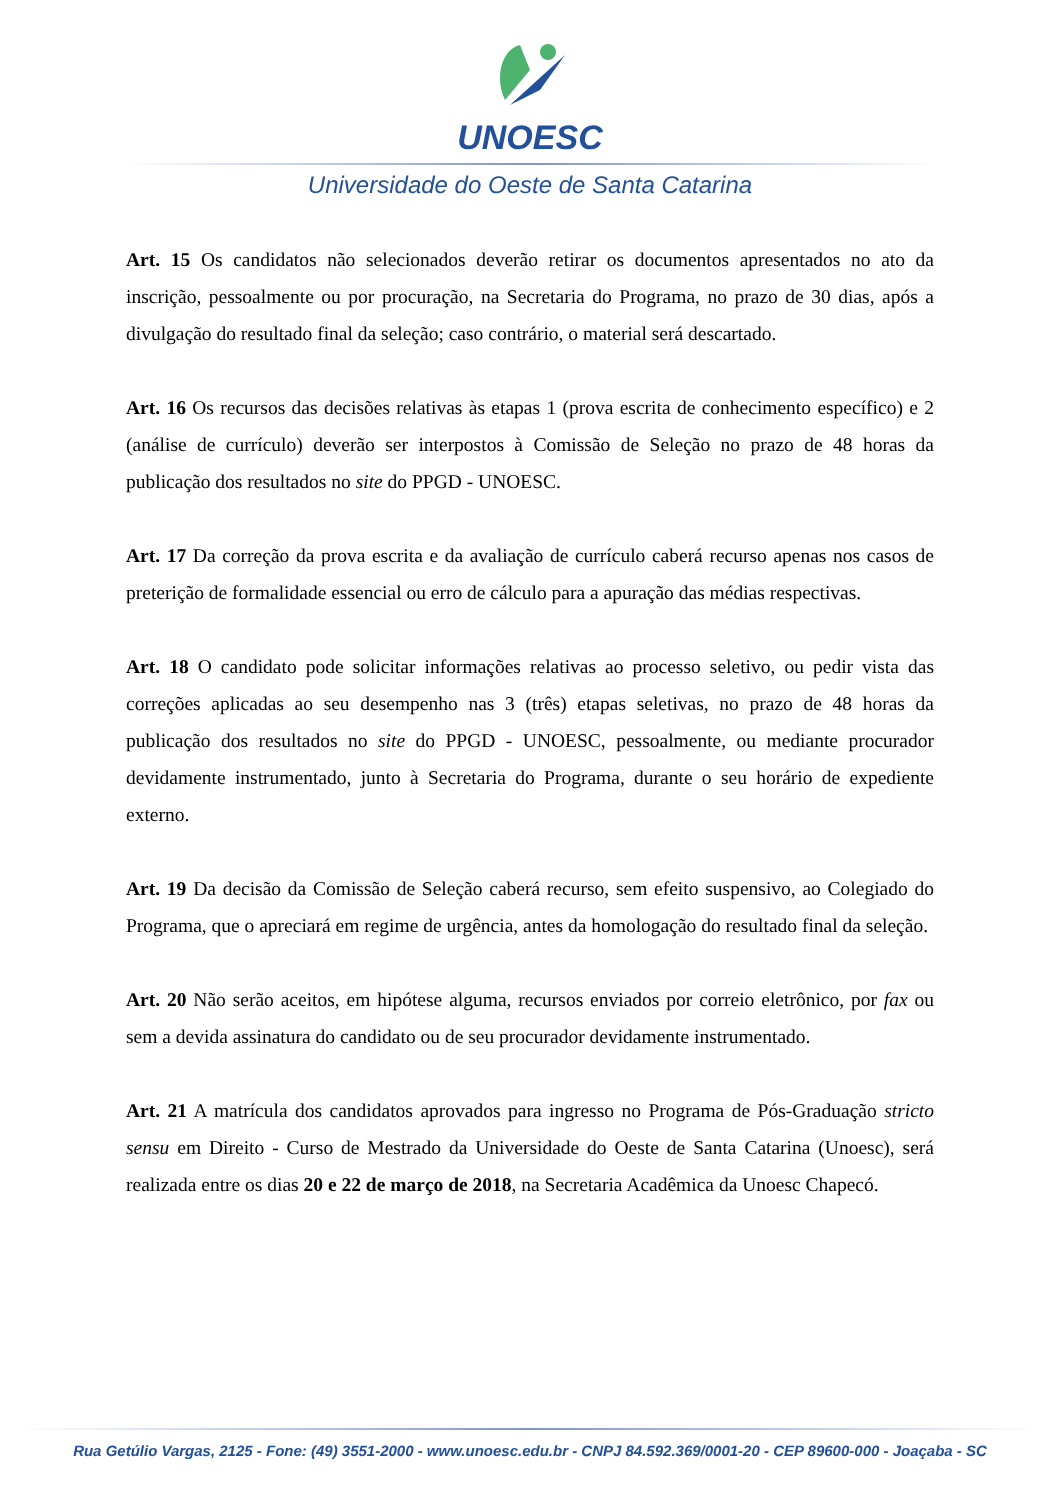UNOESC
Universidade do Oeste de Santa Catarina
Art. 15 Os candidatos não selecionados deverão retirar os documentos apresentados no ato da inscrição, pessoalmente ou por procuração, na Secretaria do Programa, no prazo de 30 dias, após a divulgação do resultado final da seleção; caso contrário, o material será descartado.
Art. 16 Os recursos das decisões relativas às etapas 1 (prova escrita de conhecimento específico) e 2 (análise de currículo) deverão ser interpostos à Comissão de Seleção no prazo de 48 horas da publicação dos resultados no site do PPGD - UNOESC.
Art. 17 Da correção da prova escrita e da avaliação de currículo caberá recurso apenas nos casos de preterição de formalidade essencial ou erro de cálculo para a apuração das médias respectivas.
Art. 18 O candidato pode solicitar informações relativas ao processo seletivo, ou pedir vista das correções aplicadas ao seu desempenho nas 3 (três) etapas seletivas, no prazo de 48 horas da publicação dos resultados no site do PPGD - UNOESC, pessoalmente, ou mediante procurador devidamente instrumentado, junto à Secretaria do Programa, durante o seu horário de expediente externo.
Art. 19 Da decisão da Comissão de Seleção caberá recurso, sem efeito suspensivo, ao Colegiado do Programa, que o apreciará em regime de urgência, antes da homologação do resultado final da seleção.
Art. 20 Não serão aceitos, em hipótese alguma, recursos enviados por correio eletrônico, por fax ou sem a devida assinatura do candidato ou de seu procurador devidamente instrumentado.
Art. 21 A matrícula dos candidatos aprovados para ingresso no Programa de Pós-Graduação stricto sensu em Direito - Curso de Mestrado da Universidade do Oeste de Santa Catarina (Unoesc), será realizada entre os dias 20 e 22 de março de 2018, na Secretaria Acadêmica da Unoesc Chapecó.
Rua Getúlio Vargas, 2125 - Fone: (49) 3551-2000 - www.unoesc.edu.br - CNPJ 84.592.369/0001-20 - CEP 89600-000 - Joaçaba - SC